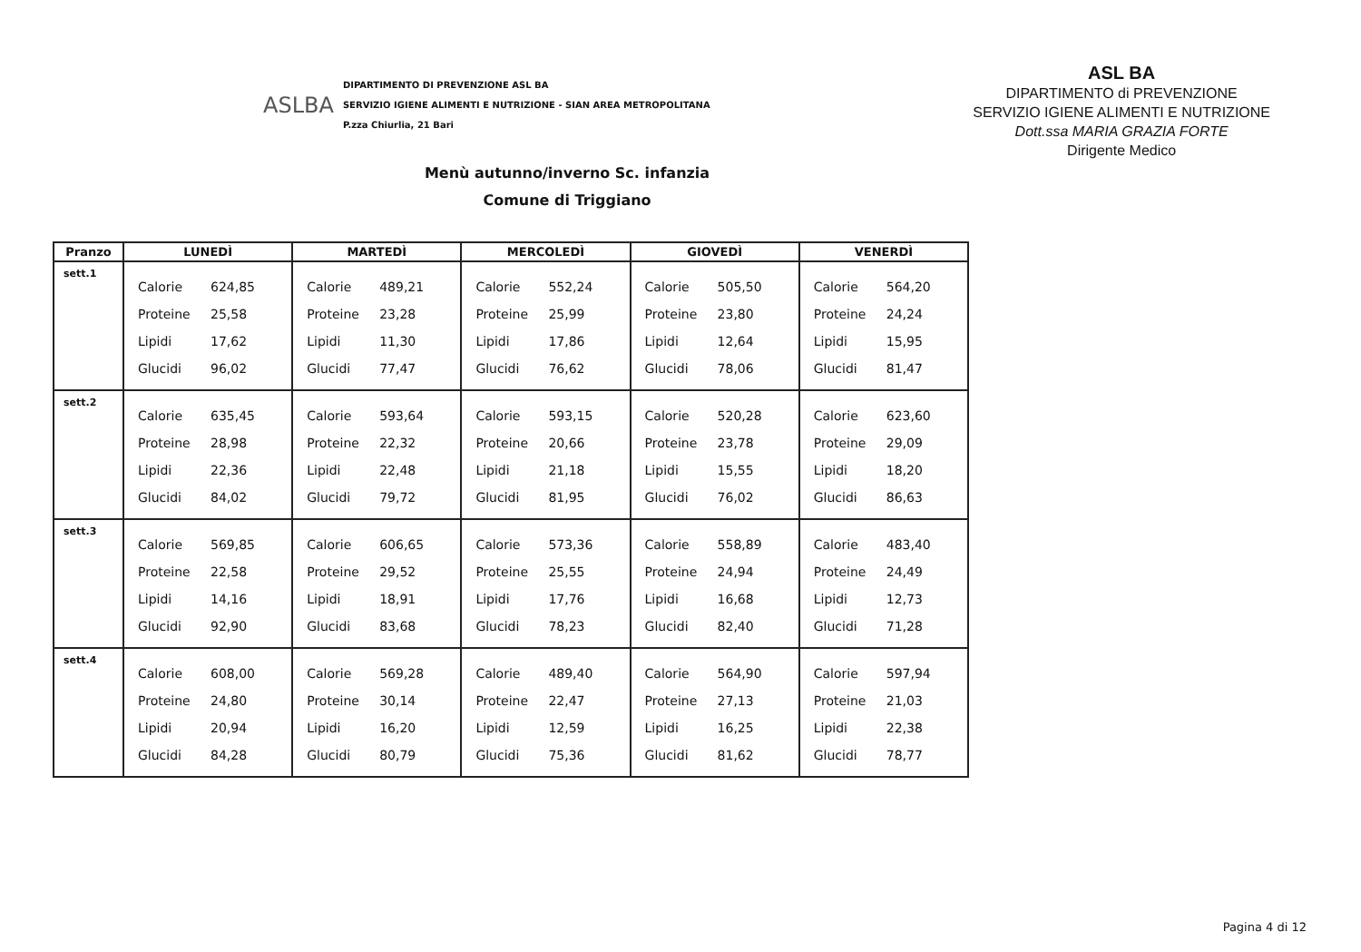ASLBA
DIPARTIMENTO DI PREVENZIONE ASL BA
SERVIZIO IGIENE ALIMENTI E NUTRIZIONE - SIAN AREA METROPOLITANA
P.zza Chiurlia, 21 Bari
ASL BA
DIPARTIMENTO di PREVENZIONE
SERVIZIO IGIENE ALIMENTI E NUTRIZIONE
Dott.ssa MARIA GRAZIA FORTE
Dirigente Medico
Menù autunno/inverno Sc. infanzia
Comune di Triggiano
| Pranzo | LUNEDÌ | MARTEDÌ | MERCOLEDÌ | GIOVEDÌ | VENERDÌ |
| --- | --- | --- | --- | --- | --- |
| sett.1 | Calorie 624,85 Proteine 25,58 Lipidi 17,62 Glucidi 96,02 | Calorie 489,21 Proteine 23,28 Lipidi 11,30 Glucidi 77,47 | Calorie 552,24 Proteine 25,99 Lipidi 17,86 Glucidi 76,62 | Calorie 505,50 Proteine 23,80 Lipidi 12,64 Glucidi 78,06 | Calorie 564,20 Proteine 24,24 Lipidi 15,95 Glucidi 81,47 |
| sett.2 | Calorie 635,45 Proteine 28,98 Lipidi 22,36 Glucidi 84,02 | Calorie 593,64 Proteine 22,32 Lipidi 22,48 Glucidi 79,72 | Calorie 593,15 Proteine 20,66 Lipidi 21,18 Glucidi 81,95 | Calorie 520,28 Proteine 23,78 Lipidi 15,55 Glucidi 76,02 | Calorie 623,60 Proteine 29,09 Lipidi 18,20 Glucidi 86,63 |
| sett.3 | Calorie 569,85 Proteine 22,58 Lipidi 14,16 Glucidi 92,90 | Calorie 606,65 Proteine 29,52 Lipidi 18,91 Glucidi 83,68 | Calorie 573,36 Proteine 25,55 Lipidi 17,76 Glucidi 78,23 | Calorie 558,89 Proteine 24,94 Lipidi 16,68 Glucidi 82,40 | Calorie 483,40 Proteine 24,49 Lipidi 12,73 Glucidi 71,28 |
| sett.4 | Calorie 608,00 Proteine 24,80 Lipidi 20,94 Glucidi 84,28 | Calorie 569,28 Proteine 30,14 Lipidi 16,20 Glucidi 80,79 | Calorie 489,40 Proteine 22,47 Lipidi 12,59 Glucidi 75,36 | Calorie 564,90 Proteine 27,13 Lipidi 16,25 Glucidi 81,62 | Calorie 597,94 Proteine 21,03 Lipidi 22,38 Glucidi 78,77 |
Pagina 4 di 12